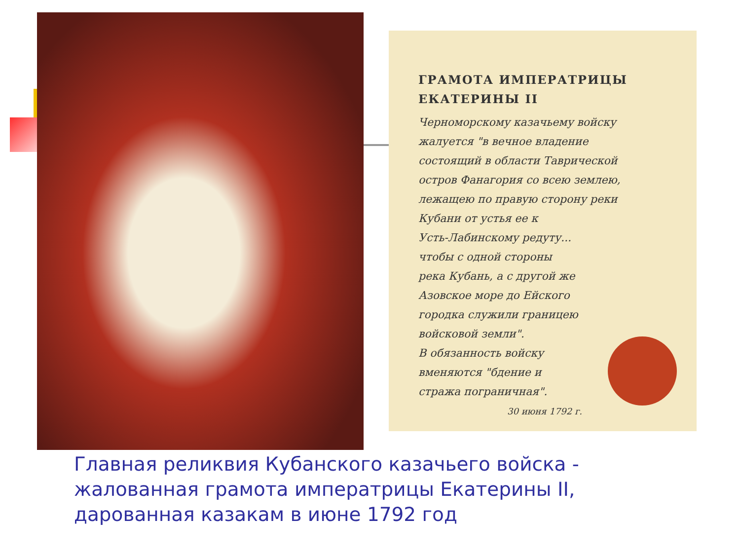ГРАМОТА ИМПЕРАТРИЦЫ ЕКАТЕРИНЫ II
Черноморскому казачьему войску
жалуется "в вечное владение
состоящий в области Таврической
остров Фанагория со всею землею,
лежащею по правую сторону реки
Кубани от устья ее к
Усть-Лабинскому редуту...
чтобы с одной стороны
река Кубань, а с другой же
Азовское море до Ейского
городка служили границею
войсковой земли".
В обязанность войску
вменяются "бдение и
стража пограничная".
30 июня 1792 г.
Главная реликвия Кубанского казачьего войска - жалованная грамота императрицы Екатерины II, дарованная казакам в июне 1792 год